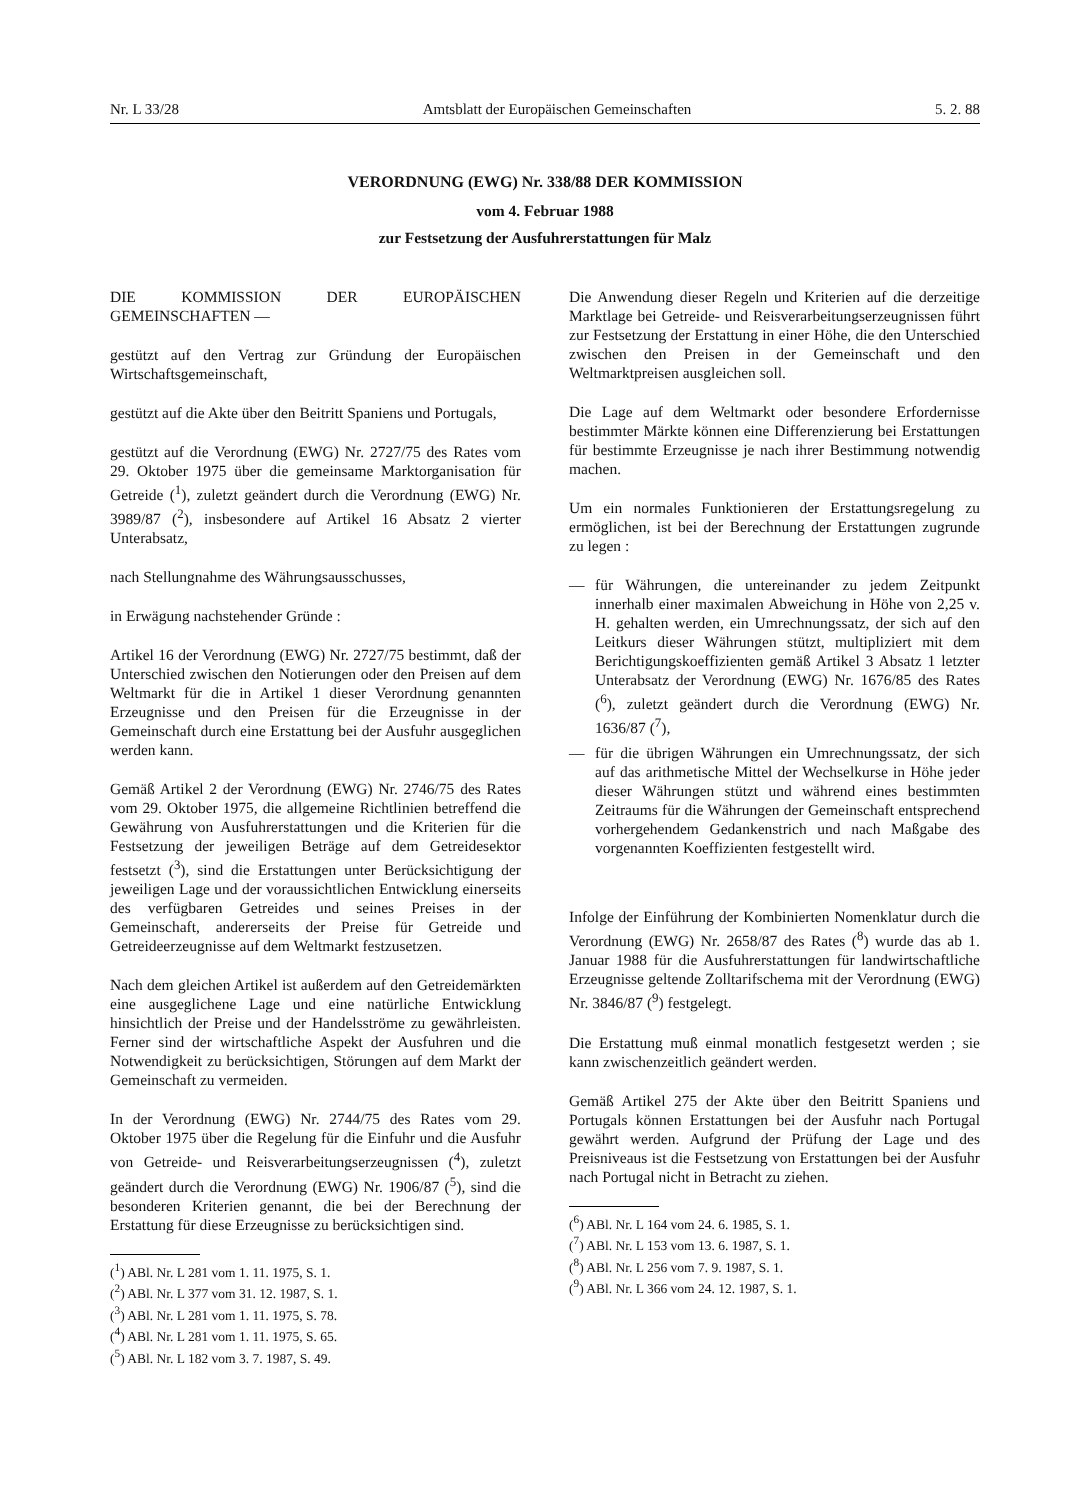Nr. L 33/28 Amtsblatt der Europäischen Gemeinschaften 5. 2. 88
VERORDNUNG (EWG) Nr. 338/88 DER KOMMISSION
vom 4. Februar 1988
zur Festsetzung der Ausfuhrerstattungen für Malz
DIE KOMMISSION DER EUROPÄISCHEN GEMEINSCHAFTEN —
gestützt auf den Vertrag zur Gründung der Europäischen Wirtschaftsgemeinschaft,
gestützt auf die Akte über den Beitritt Spaniens und Portugals,
gestützt auf die Verordnung (EWG) Nr. 2727/75 des Rates vom 29. Oktober 1975 über die gemeinsame Marktorganisation für Getreide (<sup>1</sup>), zuletzt geändert durch die Verordnung (EWG) Nr. 3989/87 (<sup>2</sup>), insbesondere auf Artikel 16 Absatz 2 vierter Unterabsatz,
nach Stellungnahme des Währungsausschusses,
in Erwägung nachstehender Gründe :
Artikel 16 der Verordnung (EWG) Nr. 2727/75 bestimmt, daß der Unterschied zwischen den Notierungen oder den Preisen auf dem Weltmarkt für die in Artikel 1 dieser Verordnung genannten Erzeugnisse und den Preisen für die Erzeugnisse in der Gemeinschaft durch eine Erstattung bei der Ausfuhr ausgeglichen werden kann.
Gemäß Artikel 2 der Verordnung (EWG) Nr. 2746/75 des Rates vom 29. Oktober 1975, die allgemeine Richtlinien betreffend die Gewährung von Ausfuhrerstattungen und die Kriterien für die Festsetzung der jeweiligen Beträge auf dem Getreidesektor festsetzt (<sup>3</sup>), sind die Erstattungen unter Berücksichtigung der jeweiligen Lage und der voraussichtlichen Entwicklung einerseits des verfügbaren Getreides und seines Preises in der Gemeinschaft, andererseits der Preise für Getreide und Getreideerzeugnisse auf dem Weltmarkt festzusetzen.
Nach dem gleichen Artikel ist außerdem auf den Getreidemärkten eine ausgeglichene Lage und eine natürliche Entwicklung hinsichtlich der Preise und der Handelsströme zu gewährleisten. Ferner sind der wirtschaftliche Aspekt der Ausfuhren und die Notwendigkeit zu berücksichtigen, Störungen auf dem Markt der Gemeinschaft zu vermeiden.
In der Verordnung (EWG) Nr. 2744/75 des Rates vom 29. Oktober 1975 über die Regelung für die Einfuhr und die Ausfuhr von Getreide- und Reisverarbeitungserzeugnissen (<sup>4</sup>), zuletzt geändert durch die Verordnung (EWG) Nr. 1906/87 (<sup>5</sup>), sind die besonderen Kriterien genannt, die bei der Berechnung der Erstattung für diese Erzeugnisse zu berücksichtigen sind.
(<sup>1</sup>) ABl. Nr. L 281 vom 1. 11. 1975, S. 1.
(<sup>2</sup>) ABl. Nr. L 377 vom 31. 12. 1987, S. 1.
(<sup>3</sup>) ABl. Nr. L 281 vom 1. 11. 1975, S. 78.
(<sup>4</sup>) ABl. Nr. L 281 vom 1. 11. 1975, S. 65.
(<sup>5</sup>) ABl. Nr. L 182 vom 3. 7. 1987, S. 49.
Die Anwendung dieser Regeln und Kriterien auf die derzeitige Marktlage bei Getreide- und Reisverarbeitungserzeugnissen führt zur Festsetzung der Erstattung in einer Höhe, die den Unterschied zwischen den Preisen in der Gemeinschaft und den Weltmarktpreisen ausgleichen soll.
Die Lage auf dem Weltmarkt oder besondere Erfordernisse bestimmter Märkte können eine Differenzierung bei Erstattungen für bestimmte Erzeugnisse je nach ihrer Bestimmung notwendig machen.
Um ein normales Funktionieren der Erstattungsregelung zu ermöglichen, ist bei der Berechnung der Erstattungen zugrunde zu legen :
— für Währungen, die untereinander zu jedem Zeitpunkt innerhalb einer maximalen Abweichung in Höhe von 2,25 v. H. gehalten werden, ein Umrechnungssatz, der sich auf den Leitkurs dieser Währungen stützt, multipliziert mit dem Berichtigungskoeffizienten gemäß Artikel 3 Absatz 1 letzter Unterabsatz der Verordnung (EWG) Nr. 1676/85 des Rates (<sup>6</sup>), zuletzt geändert durch die Verordnung (EWG) Nr. 1636/87 (<sup>7</sup>),
— für die übrigen Währungen ein Umrechnungssatz, der sich auf das arithmetische Mittel der Wechselkurse in Höhe jeder dieser Währungen stützt und während eines bestimmten Zeitraums für die Währungen der Gemeinschaft entsprechend vorhergehendem Gedankenstrich und nach Maßgabe des vorgenannten Koeffizienten festgestellt wird.
Infolge der Einführung der Kombinierten Nomenklatur durch die Verordnung (EWG) Nr. 2658/87 des Rates (<sup>8</sup>) wurde das ab 1. Januar 1988 für die Ausfuhrerstattungen für landwirtschaftliche Erzeugnisse geltende Zolltarifschema mit der Verordnung (EWG) Nr. 3846/87 (<sup>9</sup>) festgelegt.
Die Erstattung muß einmal monatlich festgesetzt werden ; sie kann zwischenzeitlich geändert werden.
Gemäß Artikel 275 der Akte über den Beitritt Spaniens und Portugals können Erstattungen bei der Ausfuhr nach Portugal gewährt werden. Aufgrund der Prüfung der Lage und des Preisniveaus ist die Festsetzung von Erstattungen bei der Ausfuhr nach Portugal nicht in Betracht zu ziehen.
(<sup>6</sup>) ABl. Nr. L 164 vom 24. 6. 1985, S. 1.
(<sup>7</sup>) ABl. Nr. L 153 vom 13. 6. 1987, S. 1.
(<sup>8</sup>) ABl. Nr. L 256 vom 7. 9. 1987, S. 1.
(<sup>9</sup>) ABl. Nr. L 366 vom 24. 12. 1987, S. 1.